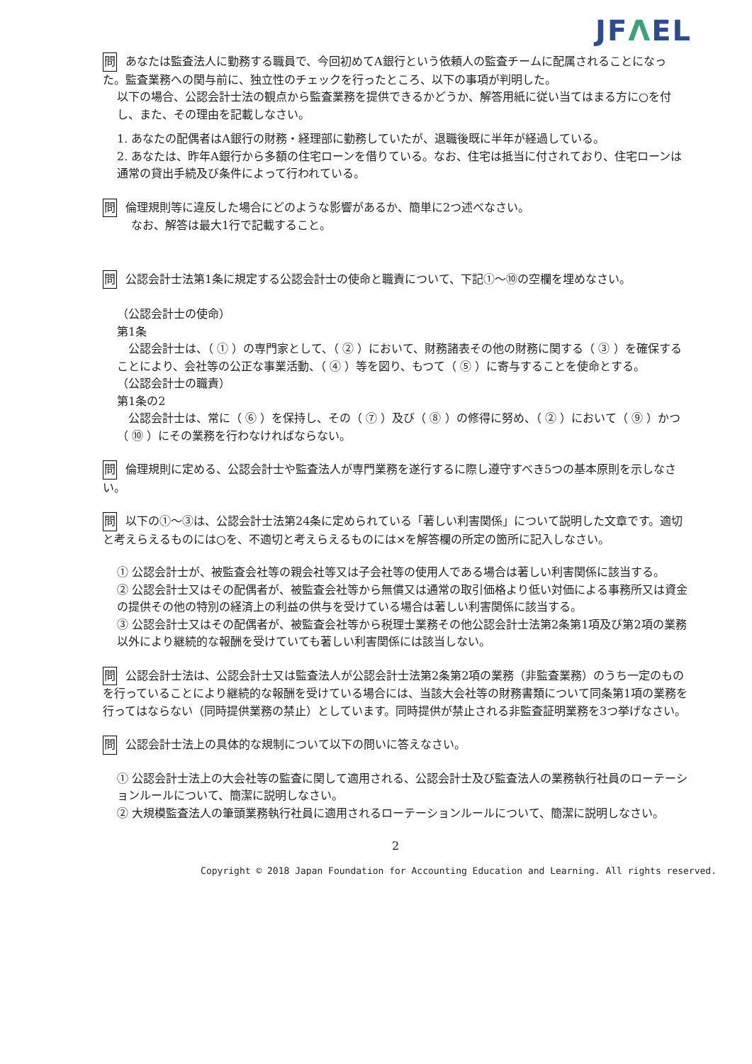JFΛEL
問 あなたは監査法人に勤務する職員で、今回初めてA銀行という依頼人の監査チームに配属されることになった。監査業務への関与前に、独立性のチェックを行ったところ、以下の事項が判明した。
以下の場合、公認会計士法の観点から監査業務を提供できるかどうか、解答用紙に従い当てはまる方に○を付し、また、その理由を記載しなさい。
1. あなたの配偶者はA銀行の財務・経理部に勤務していたが、退職後既に半年が経過している。
2. あなたは、昨年A銀行から多額の住宅ローンを借りている。なお、住宅は抵当に付されており、住宅ローンは通常の貸出手続及び条件によって行われている。
問 倫理規則等に違反した場合にどのような影響があるか、簡単に2つ述べなさい。
なお、解答は最大1行で記載すること。
問 公認会計士法第1条に規定する公認会計士の使命と職責について、下記①～⑩の空欄を埋めなさい。
（公認会計士の使命）
第1条
　公認会計士は、（ ① ）の専門家として、（ ② ）において、財務諸表その他の財務に関する（ ③ ）を確保することにより、会社等の公正な事業活動、（ ④ ）等を図り、もつて（ ⑤ ）に寄与することを使命とする。
（公認会計士の職責）
第1条の2
　公認会計士は、常に（ ⑥ ）を保持し、その（ ⑦ ）及び（ ⑧ ）の修得に努め、（ ② ）において（ ⑨ ）かつ（ ⑩ ）にその業務を行わなければならない。
問 倫理規則に定める、公認会計士や監査法人が専門業務を遂行するに際し遵守すべき5つの基本原則を示しなさい。
問 以下の①～③は、公認会計士法第24条に定められている「著しい利害関係」について説明した文章です。適切と考えらえるものには○を、不適切と考えらえるものには×を解答欄の所定の箇所に記入しなさい。
① 公認会計士が、被監査会社等の親会社等又は子会社等の使用人である場合は著しい利害関係に該当する。
② 公認会計士又はその配偶者が、被監査会社等から無償又は通常の取引価格より低い対価による事務所又は資金の提供その他の特別の経済上の利益の供与を受けている場合は著しい利害関係に該当する。
③ 公認会計士又はその配偶者が、被監査会社等から税理士業務その他公認会計士法第2条第1項及び第2項の業務以外により継続的な報酬を受けていても著しい利害関係には該当しない。
問 公認会計士法は、公認会計士又は監査法人が公認会計士法第2条第2項の業務（非監査業務）のうち一定のものを行っていることにより継続的な報酬を受けている場合には、当該大会社等の財務書類について同条第1項の業務を行ってはならない（同時提供業務の禁止）としています。同時提供が禁止される非監査証明業務を3つ挙げなさい。
問 公認会計士法上の具体的な規制について以下の問いに答えなさい。
① 公認会計士法上の大会社等の監査に関して適用される、公認会計士及び監査法人の業務執行社員のローテーションルールについて、簡潔に説明しなさい。
② 大規模監査法人の筆頭業務執行社員に適用されるローテーションルールについて、簡潔に説明しなさい。
2
Copyright © 2018 Japan Foundation for Accounting Education and Learning. All rights reserved.